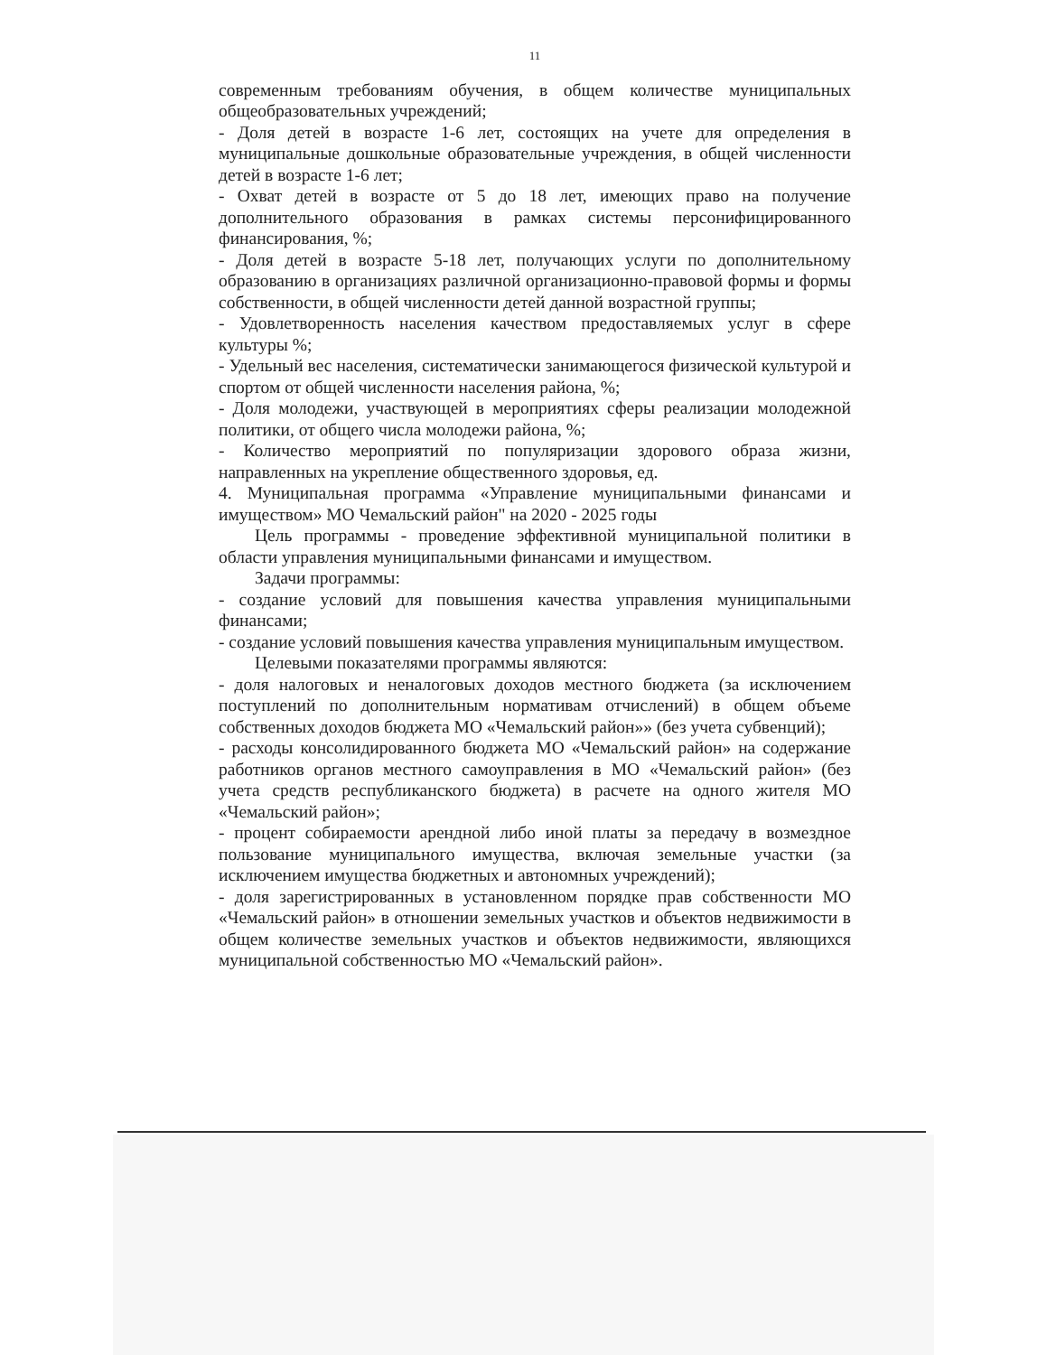11
современным требованиям обучения, в общем количестве муниципальных общеобразовательных учреждений;
- Доля детей в возрасте 1-6 лет, состоящих на учете для определения в муниципальные дошкольные образовательные учреждения, в общей численности детей в возрасте 1-6 лет;
- Охват детей в возрасте от 5 до 18 лет, имеющих право на получение дополнительного образования в рамках системы персонифицированного финансирования, %;
- Доля детей в возрасте 5-18 лет, получающих услуги по дополнительному образованию в организациях различной организационно-правовой формы и формы собственности, в общей численности детей данной возрастной группы;
- Удовлетворенность населения качеством предоставляемых услуг в сфере культуры %;
- Удельный вес населения, систематически занимающегося физической культурой и спортом от общей численности населения района, %;
- Доля молодежи, участвующей в мероприятиях сферы реализации молодежной политики, от общего числа молодежи района, %;
- Количество мероприятий по популяризации здорового образа жизни, направленных на укрепление общественного здоровья, ед.
4. Муниципальная программа «Управление муниципальными финансами и имуществом» МО Чемальский район" на 2020 - 2025 годы
Цель программы - проведение эффективной муниципальной политики в области управления муниципальными финансами и имуществом.
Задачи программы:
- создание условий для повышения качества управления муниципальными финансами;
- создание условий повышения качества управления муниципальным имуществом.
Целевыми показателями программы являются:
- доля налоговых и неналоговых доходов местного бюджета (за исключением поступлений по дополнительным нормативам отчислений) в общем объеме собственных доходов бюджета МО «Чемальский район»» (без учета субвенций);
- расходы консолидированного бюджета МО «Чемальский район» на содержание работников органов местного самоуправления в МО «Чемальский район» (без учета средств республиканского бюджета) в расчете на одного жителя МО «Чемальский район»;
- процент собираемости арендной либо иной платы за передачу в возмездное пользование муниципального имущества, включая земельные участки (за исключением имущества бюджетных и автономных учреждений);
- доля зарегистрированных в установленном порядке прав собственности МО «Чемальский район» в отношении земельных участков и объектов недвижимости в общем количестве земельных участков и объектов недвижимости, являющихся муниципальной собственностью МО «Чемальский район».